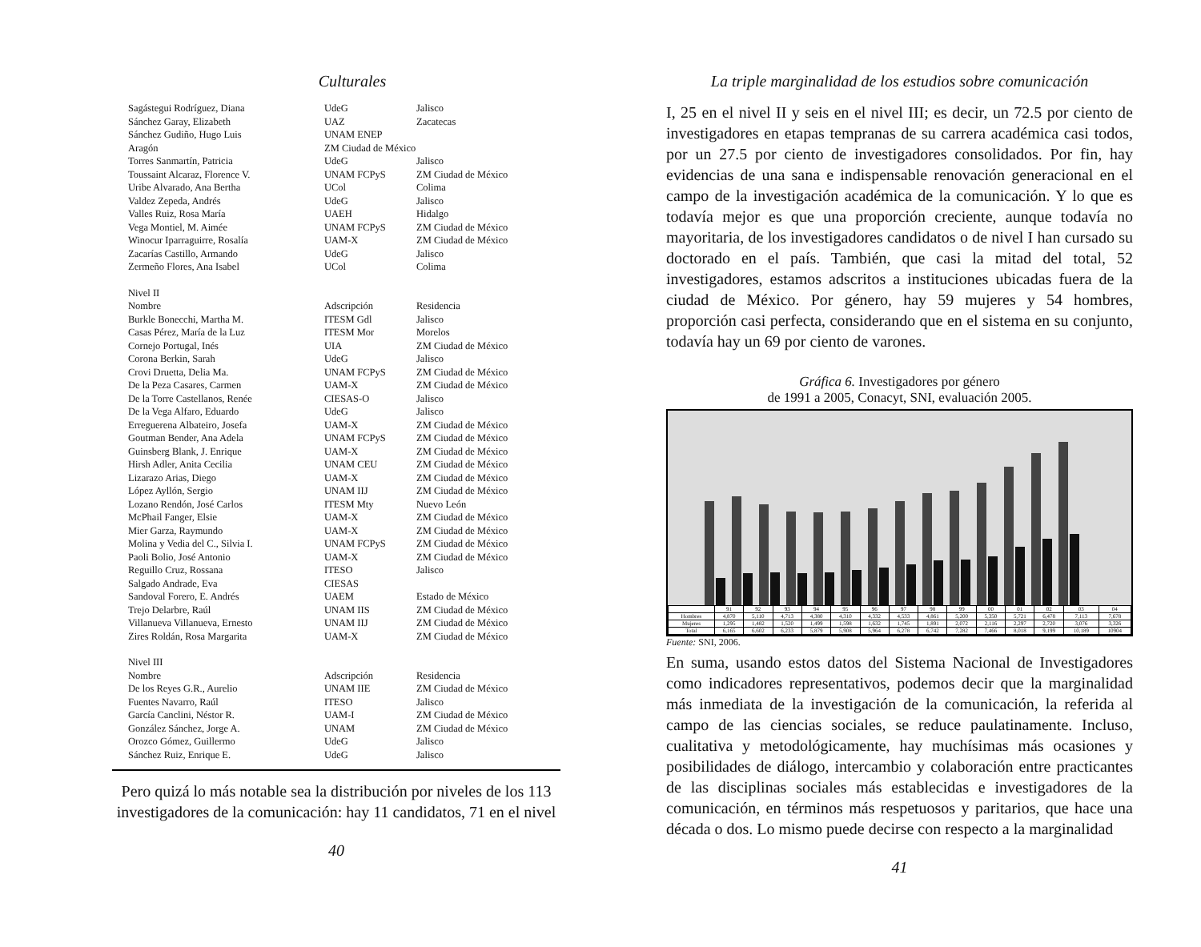Culturales
| Sagástegui Rodríguez, Diana | UdeG | Jalisco |
| Sánchez Garay, Elizabeth | UAZ | Zacatecas |
| Sánchez Gudiño, Hugo Luis | UNAM ENEP | |
| Aragón | ZM Ciudad de México | |
| Torres Sanmartín, Patricia | UdeG | Jalisco |
| Toussaint Alcaraz, Florence V. | UNAM FCPyS | ZM Ciudad de México |
| Uribe Alvarado, Ana Bertha | UCol | Colima |
| Valdez Zepeda, Andrés | UdeG | Jalisco |
| Valles Ruiz, Rosa María | UAEH | Hidalgo |
| Vega Montiel, M. Aimée | UNAM FCPyS | ZM Ciudad de México |
| Winocur Iparraguirre, Rosalía | UAM-X | ZM Ciudad de México |
| Zacarías Castillo, Armando | UdeG | Jalisco |
| Zermeño Flores, Ana Isabel | UCol | Colima |
| Nivel II | | |
| Nombre | Adscripción | Residencia |
| Burkle Bonecchi, Martha M. | ITESM Gdl | Jalisco |
| Casas Pérez, María de la Luz | ITESM Mor | Morelos |
| Cornejo Portugal, Inés | UIA | ZM Ciudad de México |
| Corona Berkin, Sarah | UdeG | Jalisco |
| Crovi Druetta, Delia Ma. | UNAM FCPyS | ZM Ciudad de México |
| De la Peza Casares, Carmen | UAM-X | ZM Ciudad de México |
| De la Torre Castellanos, Renée | CIESAS-O | Jalisco |
| De la Vega Alfaro, Eduardo | UdeG | Jalisco |
| Erreguerena Albateiro, Josefa | UAM-X | ZM Ciudad de México |
| Goutman Bender, Ana Adela | UNAM FCPyS | ZM Ciudad de México |
| Guinsberg Blank, J. Enrique | UAM-X | ZM Ciudad de México |
| Hirsh Adler, Anita Cecilia | UNAM CEU | ZM Ciudad de México |
| Lizarazo Arias, Diego | UAM-X | ZM Ciudad de México |
| López Ayllón, Sergio | UNAM IIJ | ZM Ciudad de México |
| Lozano Rendón, José Carlos | ITESM Mty | Nuevo León |
| McPhail Fanger, Elsie | UAM-X | ZM Ciudad de México |
| Mier Garza, Raymundo | UAM-X | ZM Ciudad de México |
| Molina y Vedia del C., Silvia I. | UNAM FCPyS | ZM Ciudad de México |
| Paoli Bolio, José Antonio | UAM-X | ZM Ciudad de México |
| Reguillo Cruz, Rossana | ITESO | Jalisco |
| Salgado Andrade, Eva | CIESAS | |
| Sandoval Forero, E. Andrés | UAEM | Estado de México |
| Trejo Delarbre, Raúl | UNAM IIS | ZM Ciudad de México |
| Villanueva Villanueva, Ernesto | UNAM IIJ | ZM Ciudad de México |
| Zires Roldán, Rosa Margarita | UAM-X | ZM Ciudad de México |
| Nivel III | | |
| Nombre | Adscripción | Residencia |
| De los Reyes G.R., Aurelio | UNAM IIE | ZM Ciudad de México |
| Fuentes Navarro, Raúl | ITESO | Jalisco |
| García Canclini, Néstor R. | UAM-I | ZM Ciudad de México |
| González Sánchez, Jorge A. | UNAM | ZM Ciudad de México |
| Orozco Gómez, Guillermo | UdeG | Jalisco |
| Sánchez Ruiz, Enrique E. | UdeG | Jalisco |
Pero quizá lo más notable sea la distribución por niveles de los 113 investigadores de la comunicación: hay 11 candidatos, 71 en el nivel
40
La triple marginalidad de los estudios sobre comunicación
I, 25 en el nivel II y seis en el nivel III; es decir, un 72.5 por ciento de investigadores en etapas tempranas de su carrera académica casi todos, por un 27.5 por ciento de investigadores consolidados. Por fin, hay evidencias de una sana e indispensable renovación generacional en el campo de la investigación académica de la comunicación. Y lo que es todavía mejor es que una proporción creciente, aunque todavía no mayoritaria, de los investigadores candidatos o de nivel I han cursado su doctorado en el país. También, que casi la mitad del total, 52 investigadores, estamos adscritos a instituciones ubicadas fuera de la ciudad de México. Por género, hay 59 mujeres y 54 hombres, proporción casi perfecta, considerando que en el sistema en su conjunto, todavía hay un 69 por ciento de varones.
Gráfica 6. Investigadores por género
de 1991 a 2005, Conacyt, SNI, evaluación 2005.
| | 91 | 92 | 93 | 94 | 95 | 96 | 97 | 98 | 99 | 00 | 01 | 02 | 03 | 04 |
| Hombres | 4,870 | 5,110 | 4,713 | 4,380 | 4,310 | 4,332 | 4,533 | 4,861 | 5,200 | 5,350 | 5,721 | 6,478 | 7,113 | 7,678 |
| Mujeres | 1,295 | 1,482 | 1,520 | 1,499 | 1,598 | 1,632 | 1,745 | 1,891 | 2,072 | 2,116 | 2,297 | 2,720 | 3,076 | 3,326 |
| Total | 6,165 | 6,602 | 6,233 | 5,879 | 5,908 | 5,964 | 6,278 | 6,742 | 7,282 | 7,466 | 8,018 | 9,199 | 10,189 | 10904 |
Fuente: SNI, 2006.
En suma, usando estos datos del Sistema Nacional de Investigadores como indicadores representativos, podemos decir que la marginalidad más inmediata de la investigación de la comunicación, la referida al campo de las ciencias sociales, se reduce paulatinamente. Incluso, cualitativa y metodológicamente, hay muchísimas más ocasiones y posibilidades de diálogo, intercambio y colaboración entre practicantes de las disciplinas sociales más establecidas e investigadores de la comunicación, en términos más respetuosos y paritarios, que hace una década o dos. Lo mismo puede decirse con respecto a la marginalidad
41